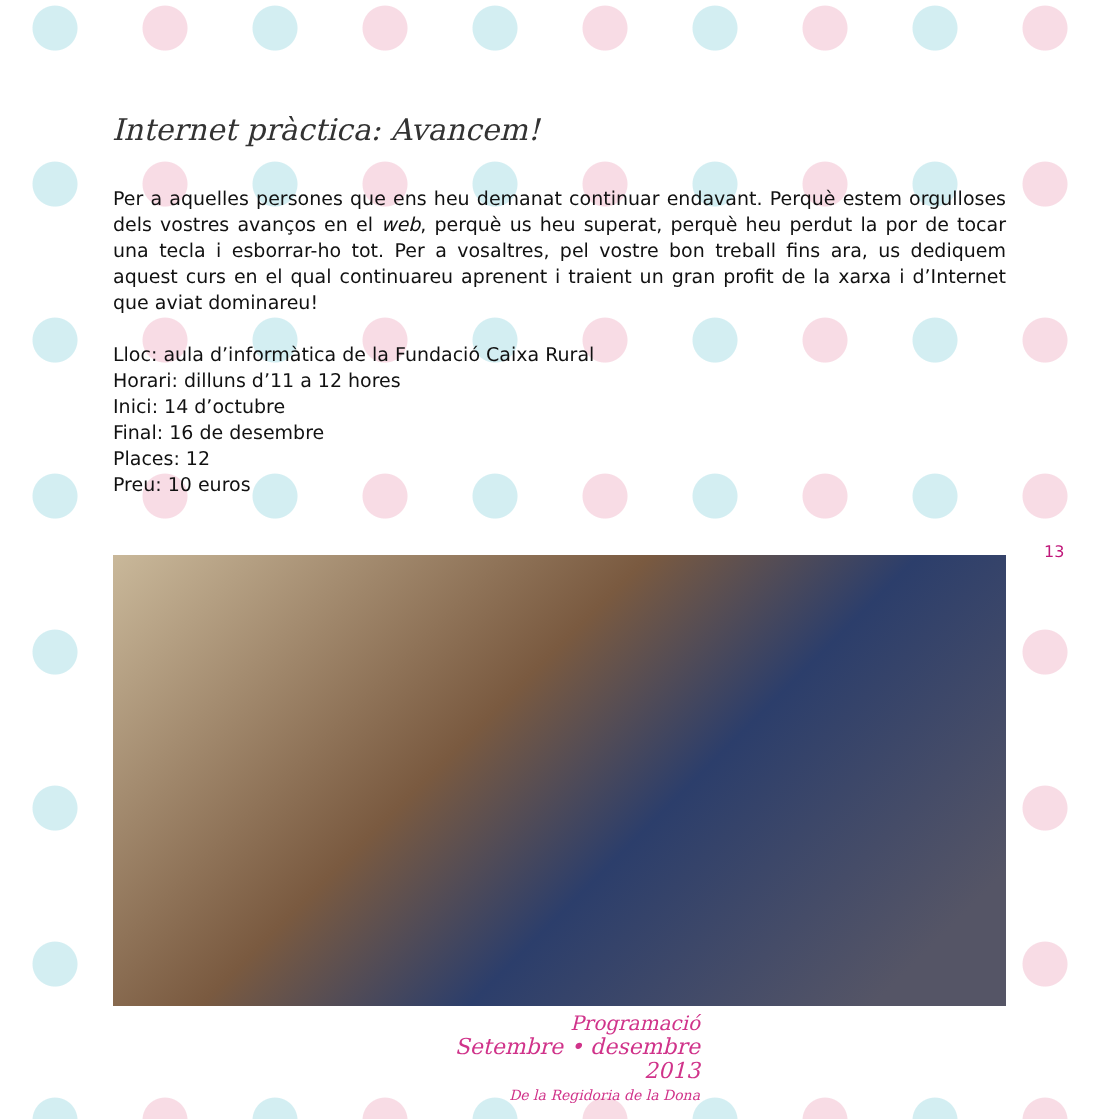Internet pràctica: Avancem!
Per a aquelles persones que ens heu demanat continuar endavant. Perquè estem orgulloses dels vostres avanços en el web, perquè us heu superat, perquè heu perdut la por de tocar una tecla i esborrar-ho tot. Per a vosaltres, pel vostre bon treball fins ara, us dediquem aquest curs en el qual continuareu aprenent i traient un gran profit de la xarxa i d’Internet que aviat dominareu!
Lloc: aula d’informàtica de la Fundació Caixa Rural
Horari: dilluns d’11 a 12 hores
Inici: 14 d’octubre
Final: 16 de desembre
Places: 12
Preu: 10 euros
13
Programació
Setembre • desembre 2013
De la Regidoria de la Dona